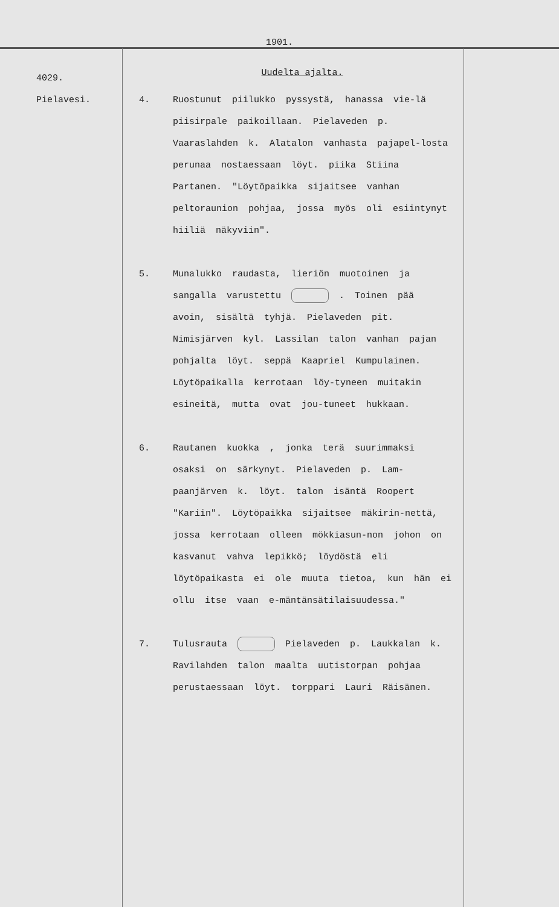1901.
4029.
Pielavesi.
Uudelta ajalta.
4. Ruostunut piilukko pyssystä, hanassa vie-lä piisirpale paikoillaan. Pielaveden p. Vaaraslahden k. Alatalon vanhasta pajapel-losta perunaa nostaessaan löyt. piika Stiina Partanen. "Löytöpaikka sijaitsee vanhan peltoraunion pohjaa, jossa myös oli esiintynyt hiiliä näkyviin".
5. Munalukko raudasta, lieriön muotoinen ja sangalla varustettu . Toinen pää avoin, sisältä tyhjä. Pielaveden pit. Nimisjärven kyl. Lassilan talon vanhan pajan pohjalta löyt. seppä Kaapriel Kumpulainen. Löytöpaikalla kerrotaan löy-tyneen muitakin esineitä, mutta ovat jou-tuneet hukkaan.
6. Rautanen kuokka , jonka terä suurimmaksi osaksi on särkynyt. Pielaveden p. Lam-paanjärven k. löyt. talon isäntä Roopert "Kariin". Löytöpaikka sijaitsee mäkirin-nettä, jossa kerrotaan olleen mökkiasun-non johon on kasvanut vahva lepikkö; löydöstä eli löytöpaikasta ei ole muuta tietoa, kun hän ei ollu itse vaan e-mäntänsätilaisuudessa."
7. Tulusrauta Pielaveden p. Laukkalan k. Ravilahden talon maalta uutistorpan pohjaa perustaessaan löyt. torppari Lauri Räisänen.